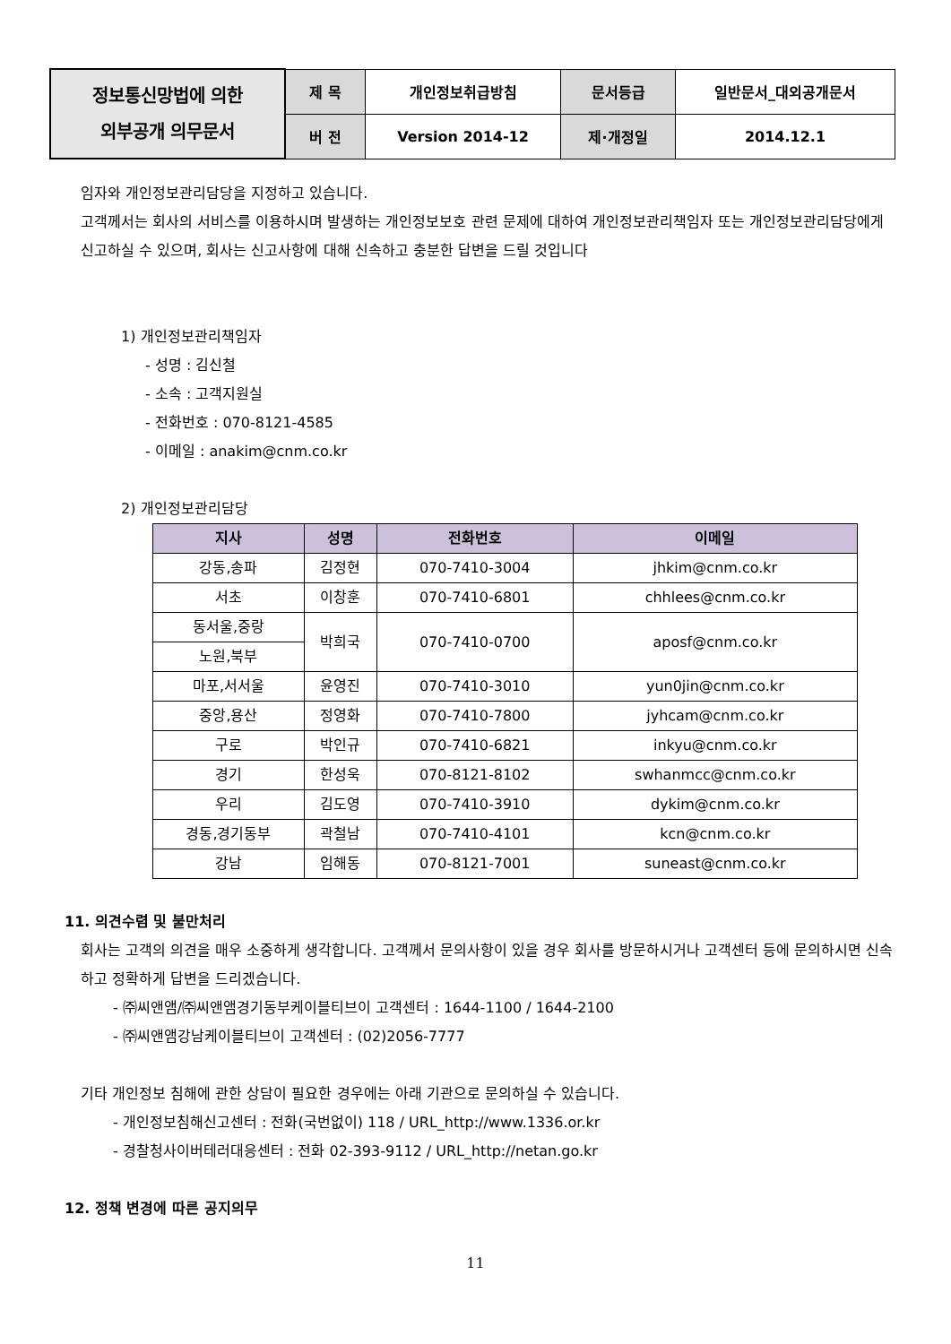| 정보통신망법에 의한 외부공개 의무문서 | 제 목 | 개인정보취급방침 | 문서등급 | 일반문서_대외공개문서 |
| | 버 전 | Version 2014-12 | 제·개정일 | 2014.12.1 |
임자와 개인정보관리담당을 지정하고 있습니다.
고객께서는 회사의 서비스를 이용하시며 발생하는 개인정보보호 관련 문제에 대하여 개인정보관리책임자 또는 개인정보관리담당에게 신고하실 수 있으며, 회사는 신고사항에 대해 신속하고 충분한 답변을 드릴 것입니다
1) 개인정보관리책임자
- 성명 : 김신철
- 소속 : 고객지원실
- 전화번호 : 070-8121-4585
- 이메일 : anakim@cnm.co.kr
2) 개인정보관리담당
| 지사 | 성명 | 전화번호 | 이메일 |
| --- | --- | --- | --- |
| 강동,송파 | 김정현 | 070-7410-3004 | jhkim@cnm.co.kr |
| 서초 | 이창훈 | 070-7410-6801 | chhlees@cnm.co.kr |
| 동서울,중랑 | 박희국 | 070-7410-0700 | aposf@cnm.co.kr |
| 노원,북부 | | | |
| 마포,서서울 | 윤영진 | 070-7410-3010 | yun0jin@cnm.co.kr |
| 중앙,용산 | 정영화 | 070-7410-7800 | jyhcam@cnm.co.kr |
| 구로 | 박인규 | 070-7410-6821 | inkyu@cnm.co.kr |
| 경기 | 한성욱 | 070-8121-8102 | swhanmcc@cnm.co.kr |
| 우리 | 김도영 | 070-7410-3910 | dykim@cnm.co.kr |
| 경동,경기동부 | 곽철남 | 070-7410-4101 | kcn@cnm.co.kr |
| 강남 | 임해동 | 070-8121-7001 | suneast@cnm.co.kr |
11. 의견수렴 및 불만처리
회사는 고객의 의견을 매우 소중하게 생각합니다. 고객께서 문의사항이 있을 경우 회사를 방문하시거나 고객센터 등에 문의하시면 신속하고 정확하게 답변을 드리겠습니다.
- ㈜씨앤앰/㈜씨앤앰경기동부케이블티브이 고객센터 : 1644-1100 / 1644-2100
- ㈜씨앤앰강남케이블티브이 고객센터 : (02)2056-7777
기타 개인정보 침해에 관한 상담이 필요한 경우에는 아래 기관으로 문의하실 수 있습니다.
- 개인정보침해신고센터 : 전화(국번없이) 118 / URL_http://www.1336.or.kr
- 경찰청사이버테러대응센터 : 전화 02-393-9112 / URL_http://netan.go.kr
12. 정책 변경에 따른 공지의무
11